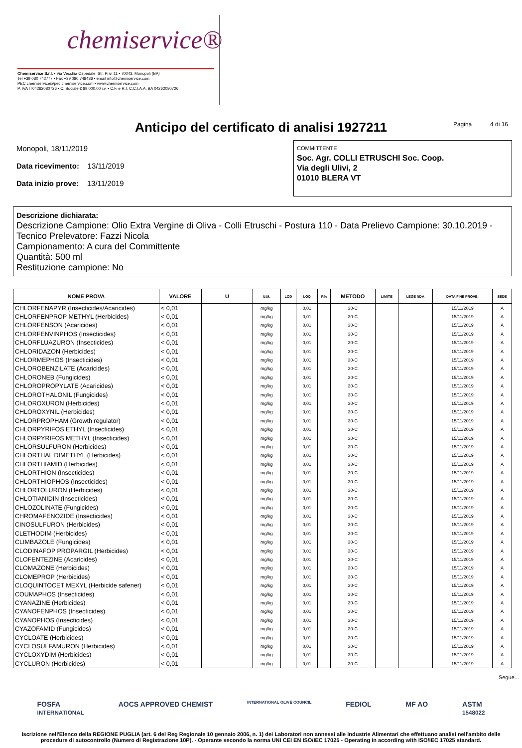chemiservice®
Chemiservice S.r.l. • Via Vecchia Ospedale, Str. Priv. 11 • 70043, Monopoli (BA)
Tel +39 080 742777 • Fax +39 080 748486 • email info@chemiservice.com
PEC chemiservice@pec.chemiservice.com • www.chemiservice.com
P. IVA IT04262080726 • C. Sociale € 89.000,00 i.v. • C.F. e R.I. C.C.I.A.A. BA 04262080726
Anticipo del certificato di analisi 1927211 Pagina 4 di 16
Monopoli, 18/11/2019
Data ricevimento: 13/11/2019
Data inizio prove: 13/11/2019
COMMITTENTE
Soc. Agr. COLLI ETRUSCHI Soc. Coop.
Via degli Ulivi, 2
01010 BLERA VT
Descrizione dichiarata:
Descrizione Campione: Olio Extra Vergine di Oliva - Colli Etruschi - Postura 110 - Data Prelievo Campione: 30.10.2019 - Tecnico Prelevatore: Fazzi Nicola
Campionamento: A cura del Committente
Quantità: 500 ml
Restituzione campione: No
| NOME PROVA | VALORE | U | U.M. | LOD | LOQ | R% | METODO | LIMITE | LEGE NDA | DATA FINE PROVE: | SEDE |
| --- | --- | --- | --- | --- | --- | --- | --- | --- | --- | --- | --- |
| CHLORFENAPYR (Insecticides/Acaricides) | < 0,01 | | mg/kg | | 0,01 | | 30-C | | | 15/11/2019 | A |
| CHLORFENPROP METHYL (Herbicides) | < 0,01 | | mg/kg | | 0,01 | | 30-C | | | 15/11/2019 | A |
| CHLORFENSON (Acaricides) | < 0,01 | | mg/kg | | 0,01 | | 30-C | | | 15/11/2019 | A |
| CHLORFENVINPHOS (Insecticides) | < 0,01 | | mg/kg | | 0,01 | | 30-C | | | 15/11/2019 | A |
| CHLORFLUAZURON (Insecticides) | < 0,01 | | mg/kg | | 0,01 | | 30-C | | | 15/11/2019 | A |
| CHLORIDAZON (Herbicides) | < 0,01 | | mg/kg | | 0,01 | | 30-C | | | 15/11/2019 | A |
| CHLORMEPHOS (Insecticides) | < 0,01 | | mg/kg | | 0,01 | | 30-C | | | 15/11/2019 | A |
| CHLOROBENZILATE (Acaricides) | < 0,01 | | mg/kg | | 0,01 | | 30-C | | | 15/11/2019 | A |
| CHLORONEB (Fungicides) | < 0,01 | | mg/kg | | 0,01 | | 30-C | | | 15/11/2019 | A |
| CHLOROPROPYLATE (Acaricides) | < 0,01 | | mg/kg | | 0,01 | | 30-C | | | 15/11/2019 | A |
| CHLOROTHALONIL (Fungicides) | < 0,01 | | mg/kg | | 0,01 | | 30-C | | | 15/11/2019 | A |
| CHLOROXURON (Herbicides) | < 0,01 | | mg/kg | | 0,01 | | 30-C | | | 15/11/2019 | A |
| CHLOROXYNIL (Herbicides) | < 0,01 | | mg/kg | | 0,01 | | 30-C | | | 15/11/2019 | A |
| CHLORPROPHAM (Growth regulator) | < 0,01 | | mg/kg | | 0,01 | | 30-C | | | 15/11/2019 | A |
| CHLORPYRIFOS ETHYL (Insecticides) | < 0,01 | | mg/kg | | 0,01 | | 30-C | | | 15/11/2019 | A |
| CHLORPYRIFOS METHYL (Insecticides) | < 0,01 | | mg/kg | | 0,01 | | 30-C | | | 15/11/2019 | A |
| CHLORSULFURON (Herbicides) | < 0,01 | | mg/kg | | 0,01 | | 30-C | | | 15/11/2019 | A |
| CHLORTHAL DIMETHYL (Herbicides) | < 0,01 | | mg/kg | | 0,01 | | 30-C | | | 15/11/2019 | A |
| CHLORTHIAMID (Herbicides) | < 0,01 | | mg/kg | | 0,01 | | 30-C | | | 15/11/2019 | A |
| CHLORTHION (Insecticides) | < 0,01 | | mg/kg | | 0,01 | | 30-C | | | 15/11/2019 | A |
| CHLORTHIOPHOS (Insecticides) | < 0,01 | | mg/kg | | 0,01 | | 30-C | | | 15/11/2019 | A |
| CHLORTOLURON (Herbicides) | < 0,01 | | mg/kg | | 0,01 | | 30-C | | | 15/11/2019 | A |
| CHLOTIANIDIN (Insecticides) | < 0,01 | | mg/kg | | 0,01 | | 30-C | | | 15/11/2019 | A |
| CHLOZOLINATE (Fungicides) | < 0,01 | | mg/kg | | 0,01 | | 30-C | | | 15/11/2019 | A |
| CHROMAFENOZIDE (Insecticides) | < 0,01 | | mg/kg | | 0,01 | | 30-C | | | 15/11/2019 | A |
| CINOSULFURON (Herbicides) | < 0,01 | | mg/kg | | 0,01 | | 30-C | | | 15/11/2019 | A |
| CLETHODIM (Herbicides) | < 0,01 | | mg/kg | | 0,01 | | 30-C | | | 15/11/2019 | A |
| CLIMBAZOLE (Fungicides) | < 0,01 | | mg/kg | | 0,01 | | 30-C | | | 15/11/2019 | A |
| CLODINAFOP PROPARGIL (Herbicides) | < 0,01 | | mg/kg | | 0,01 | | 30-C | | | 15/11/2019 | A |
| CLOFENTEZINE (Acaricides) | < 0,01 | | mg/kg | | 0,01 | | 30-C | | | 15/11/2019 | A |
| CLOMAZONE (Herbicides) | < 0,01 | | mg/kg | | 0,01 | | 30-C | | | 15/11/2019 | A |
| CLOMEPROP (Herbicides) | < 0,01 | | mg/kg | | 0,01 | | 30-C | | | 15/11/2019 | A |
| CLOQUINTOCET MEXYL (Herbicide safener) | < 0,01 | | mg/kg | | 0,01 | | 30-C | | | 15/11/2019 | A |
| COUMAPHOS (Insecticides) | < 0,01 | | mg/kg | | 0,01 | | 30-C | | | 15/11/2019 | A |
| CYANAZINE (Herbicides) | < 0,01 | | mg/kg | | 0,01 | | 30-C | | | 15/11/2019 | A |
| CYANOFENPHOS (Insecticides) | < 0,01 | | mg/kg | | 0,01 | | 30-C | | | 15/11/2019 | A |
| CYANOPHOS (Insecticides) | < 0,01 | | mg/kg | | 0,01 | | 30-C | | | 15/11/2019 | A |
| CYAZOFAMID (Fungicides) | < 0,01 | | mg/kg | | 0,01 | | 30-C | | | 15/11/2019 | A |
| CYCLOATE (Herbicides) | < 0,01 | | mg/kg | | 0,01 | | 30-C | | | 15/11/2019 | A |
| CYCLOSULFAMURON (Herbicides) | < 0,01 | | mg/kg | | 0,01 | | 30-C | | | 15/11/2019 | A |
| CYCLOXYDIM (Herbicides) | < 0,01 | | mg/kg | | 0,01 | | 30-C | | | 15/11/2019 | A |
| CYCLURON (Herbicides) | < 0,01 | | mg/kg | | 0,01 | | 30-C | | | 15/11/2019 | A |
Segue...
FOSFA
INTERNATIONAL AOCS APPROVED CHEMIST INTERNATIONAL OLIVE COUNCIL FEDIOL MF AO ASTM
1548022
Iscrizione nell'Elenco della REGIONE PUGLIA (art. 6 del Reg Regionale 10 gennaio 2006, n. 1) dei Laboratori non annessi alle Industrie Alimentari che effettuano analisi nell'ambito delle procedure di autocontrollo (Numero di Registrazione 10P). - Operante secondo la norma UNI CEI EN ISO/IEC 17025 - Operating in according with ISO/IEC 17025 standard.